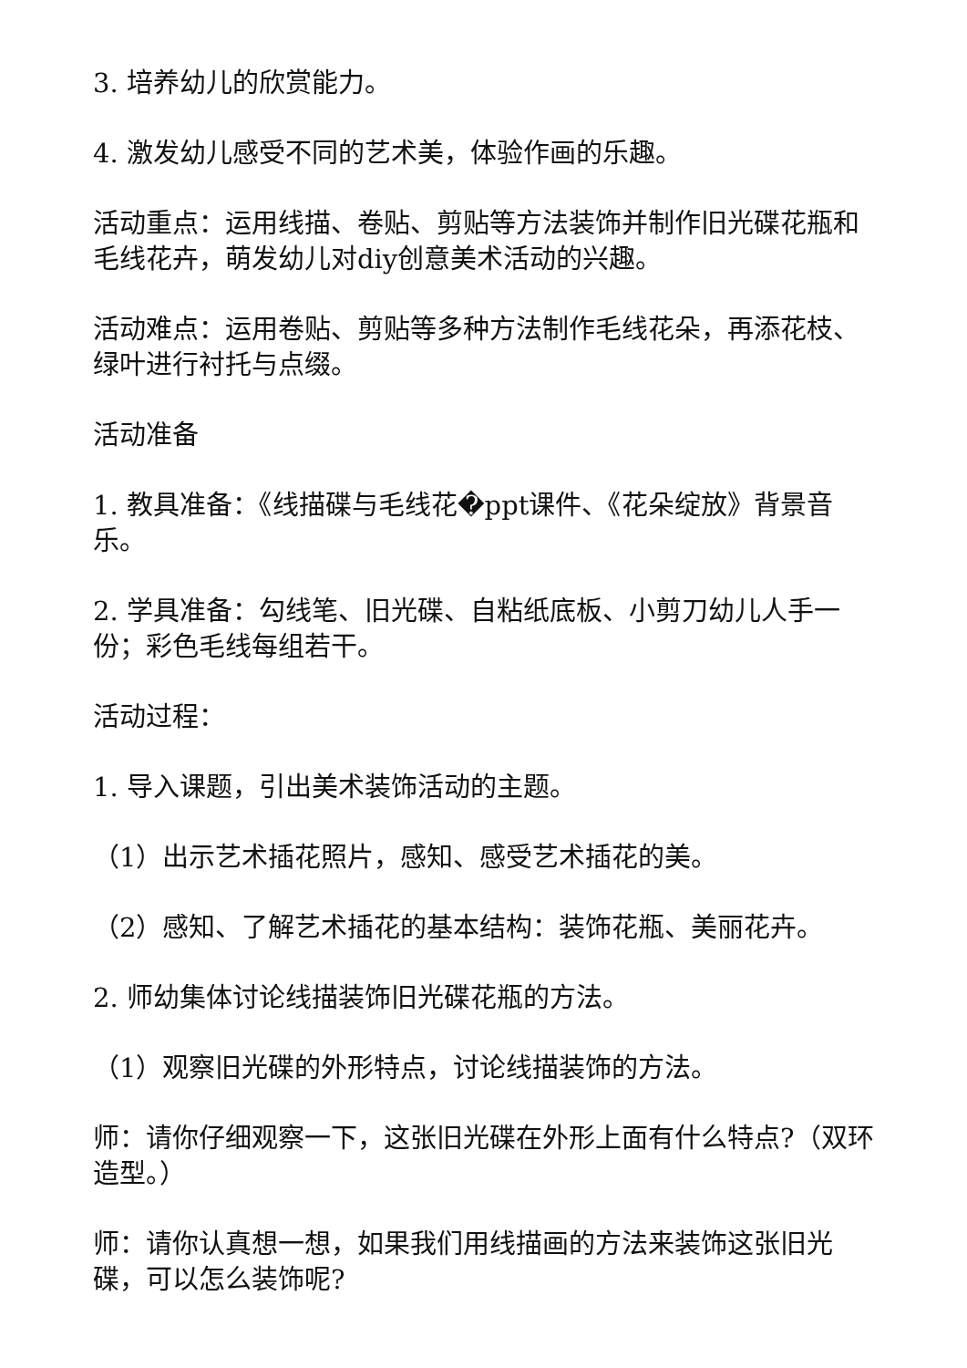3. 培养幼儿的欣赏能力。
4. 激发幼儿感受不同的艺术美，体验作画的乐趣。
活动重点：运用线描、卷贴、剪贴等方法装饰并制作旧光碟花瓶和毛线花卉，萌发幼儿对diy创意美术活动的兴趣。
活动难点：运用卷贴、剪贴等多种方法制作毛线花朵，再添花枝、绿叶进行衬托与点缀。
活动准备
1. 教具准备：《线描碟与毛线花�ppt课件、《花朵绽放》背景音乐。
2. 学具准备：勾线笔、旧光碟、自粘纸底板、小剪刀幼儿人手一份；彩色毛线每组若干。
活动过程：
1. 导入课题，引出美术装饰活动的主题。
（1）出示艺术插花照片，感知、感受艺术插花的美。
（2）感知、了解艺术插花的基本结构：装饰花瓶、美丽花卉。
2. 师幼集体讨论线描装饰旧光碟花瓶的方法。
（1）观察旧光碟的外形特点，讨论线描装饰的方法。
师：请你仔细观察一下，这张旧光碟在外形上面有什么特点?（双环造型。）
师：请你认真想一想，如果我们用线描画的方法来装饰这张旧光碟，可以怎么装饰呢?